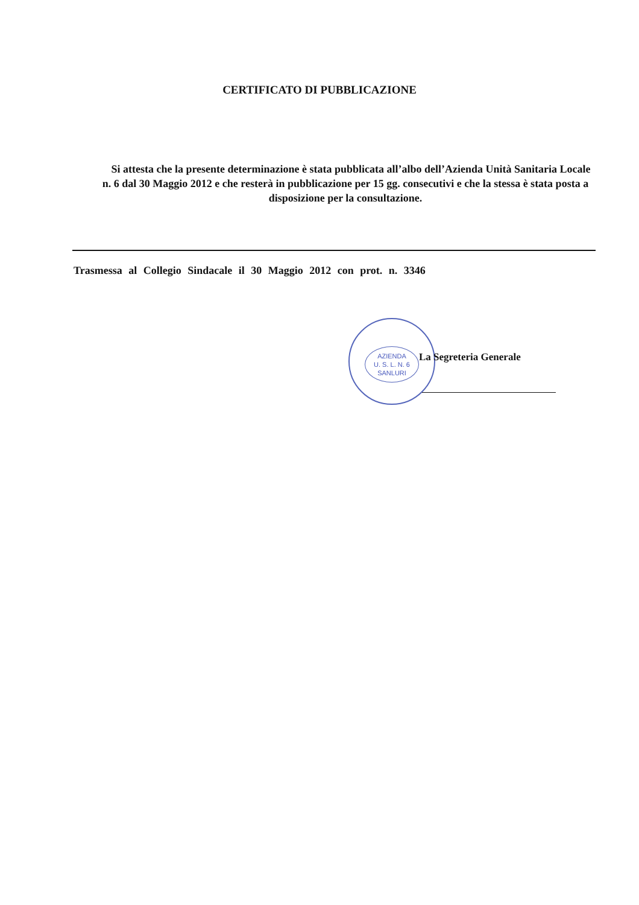CERTIFICATO DI PUBBLICAZIONE
Si attesta che la presente determinazione è stata pubblicata all’albo dell’Azienda Unità Sanitaria Locale n. 6 dal 30 Maggio 2012 e che resterà in pubblicazione per 15 gg. consecutivi e che la stessa è stata posta a disposizione per la consultazione.
Trasmessa al Collegio Sindacale il 30 Maggio 2012 con prot. n. 3346
AZIENDA
U. S. L. N. 6
SANLURI
La Segreteria Generale